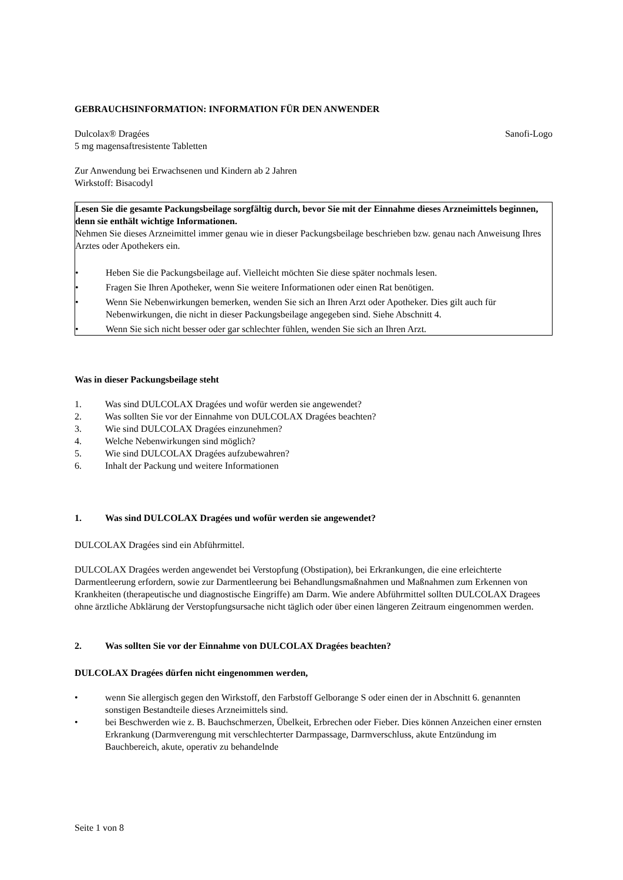GEBRAUCHSINFORMATION: INFORMATION FÜR DEN ANWENDER
Dulcolax® Dragées Sanofi-Logo
5 mg magensaftresistente Tabletten
Zur Anwendung bei Erwachsenen und Kindern ab 2 Jahren
Wirkstoff: Bisacodyl
Lesen Sie die gesamte Packungsbeilage sorgfältig durch, bevor Sie mit der Einnahme dieses Arzneimittels beginnen, denn sie enthält wichtige Informationen.
Nehmen Sie dieses Arzneimittel immer genau wie in dieser Packungsbeilage beschrieben bzw. genau nach Anweisung Ihres Arztes oder Apothekers ein.
• Heben Sie die Packungsbeilage auf. Vielleicht möchten Sie diese später nochmals lesen.
• Fragen Sie Ihren Apotheker, wenn Sie weitere Informationen oder einen Rat benötigen.
• Wenn Sie Nebenwirkungen bemerken, wenden Sie sich an Ihren Arzt oder Apotheker. Dies gilt auch für Nebenwirkungen, die nicht in dieser Packungsbeilage angegeben sind. Siehe Abschnitt 4.
• Wenn Sie sich nicht besser oder gar schlechter fühlen, wenden Sie sich an Ihren Arzt.
Was in dieser Packungsbeilage steht
1. Was sind DULCOLAX Dragées und wofür werden sie angewendet?
2. Was sollten Sie vor der Einnahme von DULCOLAX Dragées beachten?
3. Wie sind DULCOLAX Dragées einzunehmen?
4. Welche Nebenwirkungen sind möglich?
5. Wie sind DULCOLAX Dragées aufzubewahren?
6. Inhalt der Packung und weitere Informationen
1. Was sind DULCOLAX Dragées und wofür werden sie angewendet?
DULCOLAX Dragées sind ein Abführmittel.
DULCOLAX Dragées werden angewendet bei Verstopfung (Obstipation), bei Erkrankungen, die eine erleichterte Darmentleerung erfordern, sowie zur Darmentleerung bei Behandlungsmaßnahmen und Maßnahmen zum Erkennen von Krankheiten (therapeutische und diagnostische Eingriffe) am Darm. Wie andere Abführmittel sollten DULCOLAX Dragees ohne ärztliche Abklärung der Verstopfungsursache nicht täglich oder über einen längeren Zeitraum eingenommen werden.
2. Was sollten Sie vor der Einnahme von DULCOLAX Dragées beachten?
DULCOLAX Dragées dürfen nicht eingenommen werden,
• wenn Sie allergisch gegen den Wirkstoff, den Farbstoff Gelborange S oder einen der in Abschnitt 6. genannten sonstigen Bestandteile dieses Arzneimittels sind.
• bei Beschwerden wie z. B. Bauchschmerzen, Übelkeit, Erbrechen oder Fieber. Dies können Anzeichen einer ernsten Erkrankung (Darmverengung mit verschlechterter Darmpassage, Darmverschluss, akute Entzündung im Bauchbereich, akute, operativ zu behandelnde
Seite 1 von 8